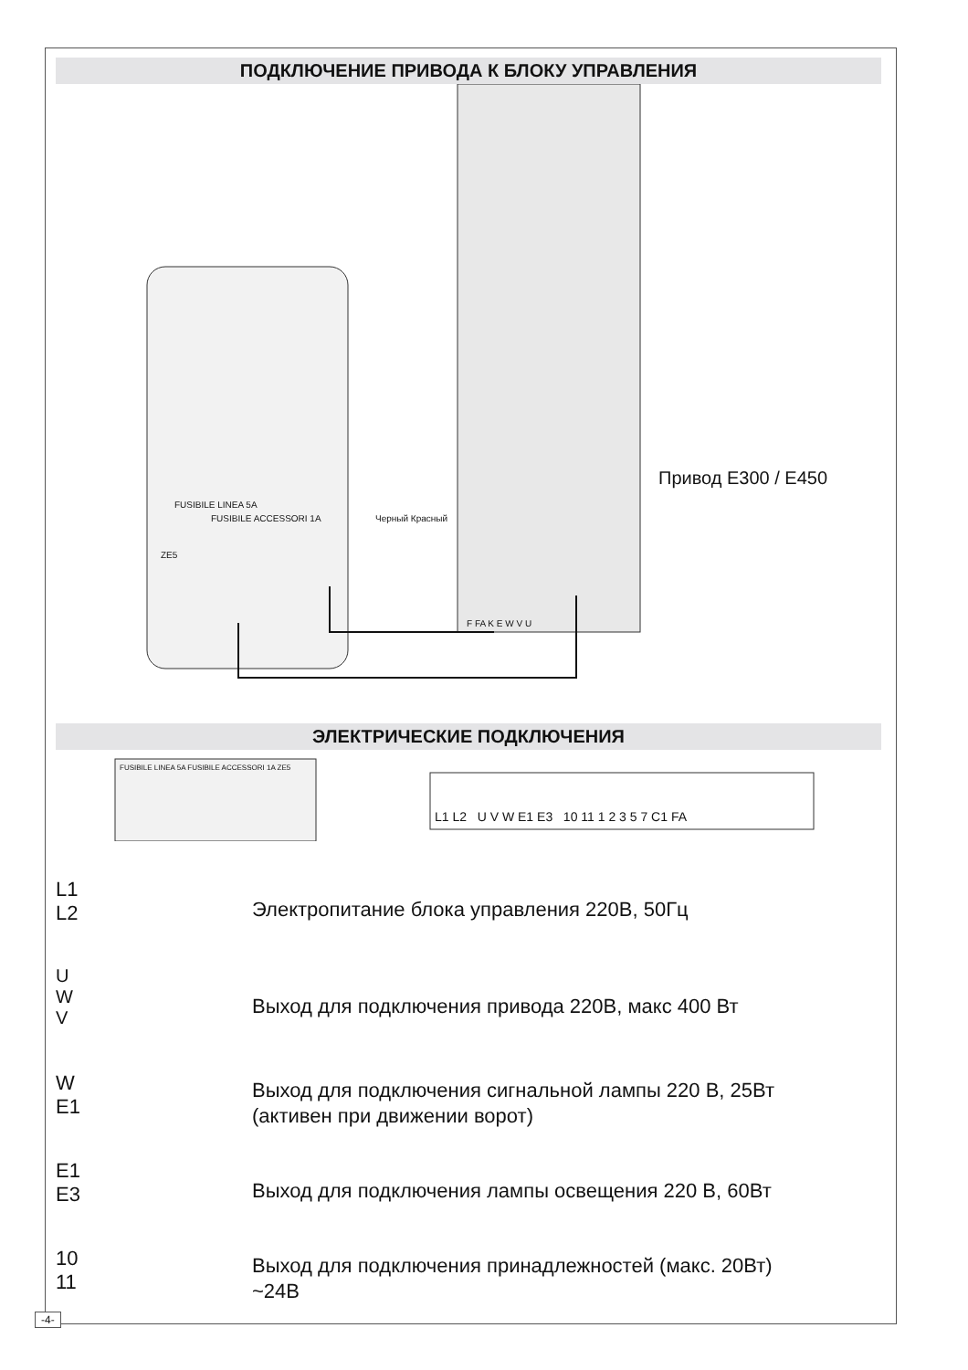ПОДКЛЮЧЕНИЕ ПРИВОДА К БЛОКУ УПРАВЛЕНИЯ
Привод E300 / E450
FUSIBILE LINEA 5A
FUSIBILE ACCESSORI 1A
ZE5
Черный Красный
F FA K E W V U
ЭЛЕКТРИЧЕСКИЕ ПОДКЛЮЧЕНИЯ
FUSIBILE LINEA 5A FUSIBILE ACCESSORI 1A ZE5
L1 L2 U V W E1 E3 10 11 1 2 3 5 7 C1 FA
L1
L2
Электропитание блока управления 220В, 50Гц
U
W
V
Выход для подключения привода 220В, макс 400 Вт
W
E1
Выход для подключения сигнальной лампы 220 В, 25Вт
(активен при движении ворот)
E1
E3
Выход для подключения лампы освещения 220 В, 60Вт
10
11
Выход для подключения принадлежностей (макс. 20Вт)
~24В
-4-